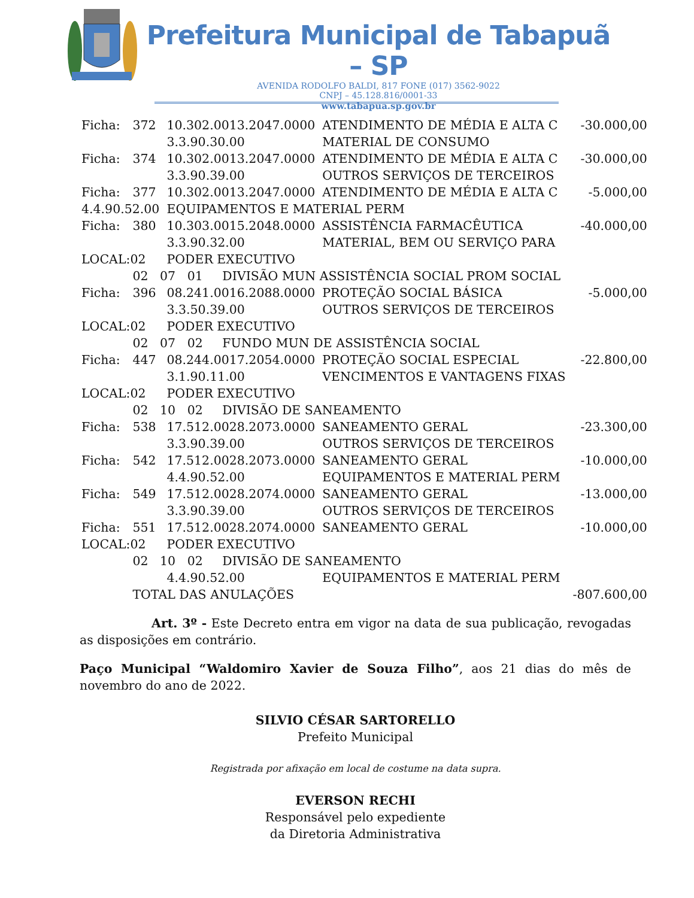Prefeitura Municipal de Tabapuã – SP
AVENIDA RODOLFO BALDI, 817 FONE (017) 3562-9022
CNPJ – 45.128.816/0001-33
www.tabapua.sp.gov.br
| Ficha: | 372 | 10.302.0013.2047.0000 | ATENDIMENTO DE MÉDIA E ALTA C | -30.000,00 |
| | | 3.3.90.30.00 | MATERIAL DE CONSUMO | |
| Ficha: | 374 | 10.302.0013.2047.0000 | ATENDIMENTO DE MÉDIA E ALTA C | -30.000,00 |
| | | 3.3.90.39.00 | OUTROS SERVIÇOS DE TERCEIROS | |
| Ficha: | 377 | 10.302.0013.2047.0000 | ATENDIMENTO DE MÉDIA E ALTA C | -5.000,00 |
| 4.4.90.52.00 | | EQUIPAMENTOS E MATERIAL PERM | | |
| Ficha: | 380 | 10.303.0015.2048.0000 | ASSISTÊNCIA FARMACÊUTICA | -40.000,00 |
| | | 3.3.90.32.00 | MATERIAL, BEM OU SERVIÇO PARA | |
| LOCAL:02 | | PODER EXECUTIVO | | |
| | 02 07 01 DIVISÃO MUN ASSISTÊNCIA SOCIAL PROM SOCIAL | | | |
| Ficha: | 396 | 08.241.0016.2088.0000 | PROTEÇÃO SOCIAL BÁSICA | -5.000,00 |
| | | 3.3.50.39.00 | OUTROS SERVIÇOS DE TERCEIROS | |
| LOCAL:02 | | PODER EXECUTIVO | | |
| | 02 07 02 FUNDO MUN DE ASSISTÊNCIA SOCIAL | | | |
| Ficha: | 447 | 08.244.0017.2054.0000 | PROTEÇÃO SOCIAL ESPECIAL | -22.800,00 |
| | | 3.1.90.11.00 | VENCIMENTOS E VANTAGENS FIXAS | |
| LOCAL:02 | | PODER EXECUTIVO | | |
| | 02 10 02 DIVISÃO DE SANEAMENTO | | | |
| Ficha: | 538 | 17.512.0028.2073.0000 | SANEAMENTO GERAL | -23.300,00 |
| | | 3.3.90.39.00 | OUTROS SERVIÇOS DE TERCEIROS | |
| Ficha: | 542 | 17.512.0028.2073.0000 | SANEAMENTO GERAL | -10.000,00 |
| | | 4.4.90.52.00 | EQUIPAMENTOS E MATERIAL PERM | |
| Ficha: | 549 | 17.512.0028.2074.0000 | SANEAMENTO GERAL | -13.000,00 |
| | | 3.3.90.39.00 | OUTROS SERVIÇOS DE TERCEIROS | |
| Ficha: | 551 | 17.512.0028.2074.0000 | SANEAMENTO GERAL | -10.000,00 |
| LOCAL:02 | | PODER EXECUTIVO | | |
| | 02 10 02 DIVISÃO DE SANEAMENTO | | | |
| | | 4.4.90.52.00 | EQUIPAMENTOS E MATERIAL PERM | |
| | TOTAL DAS ANULAÇÕES | | | -807.600,00 |
Art. 3º - Este Decreto entra em vigor na data de sua publicação, revogadas as disposições em contrário.
Paço Municipal “Waldomiro Xavier de Souza Filho”, aos 21 dias do mês de novembro do ano de 2022.
SILVIO CÉSAR SARTORELLO
Prefeito Municipal
Registrada por afixação em local de costume na data supra.
EVERSON RECHI
Responsável pelo expediente
da Diretoria Administrativa